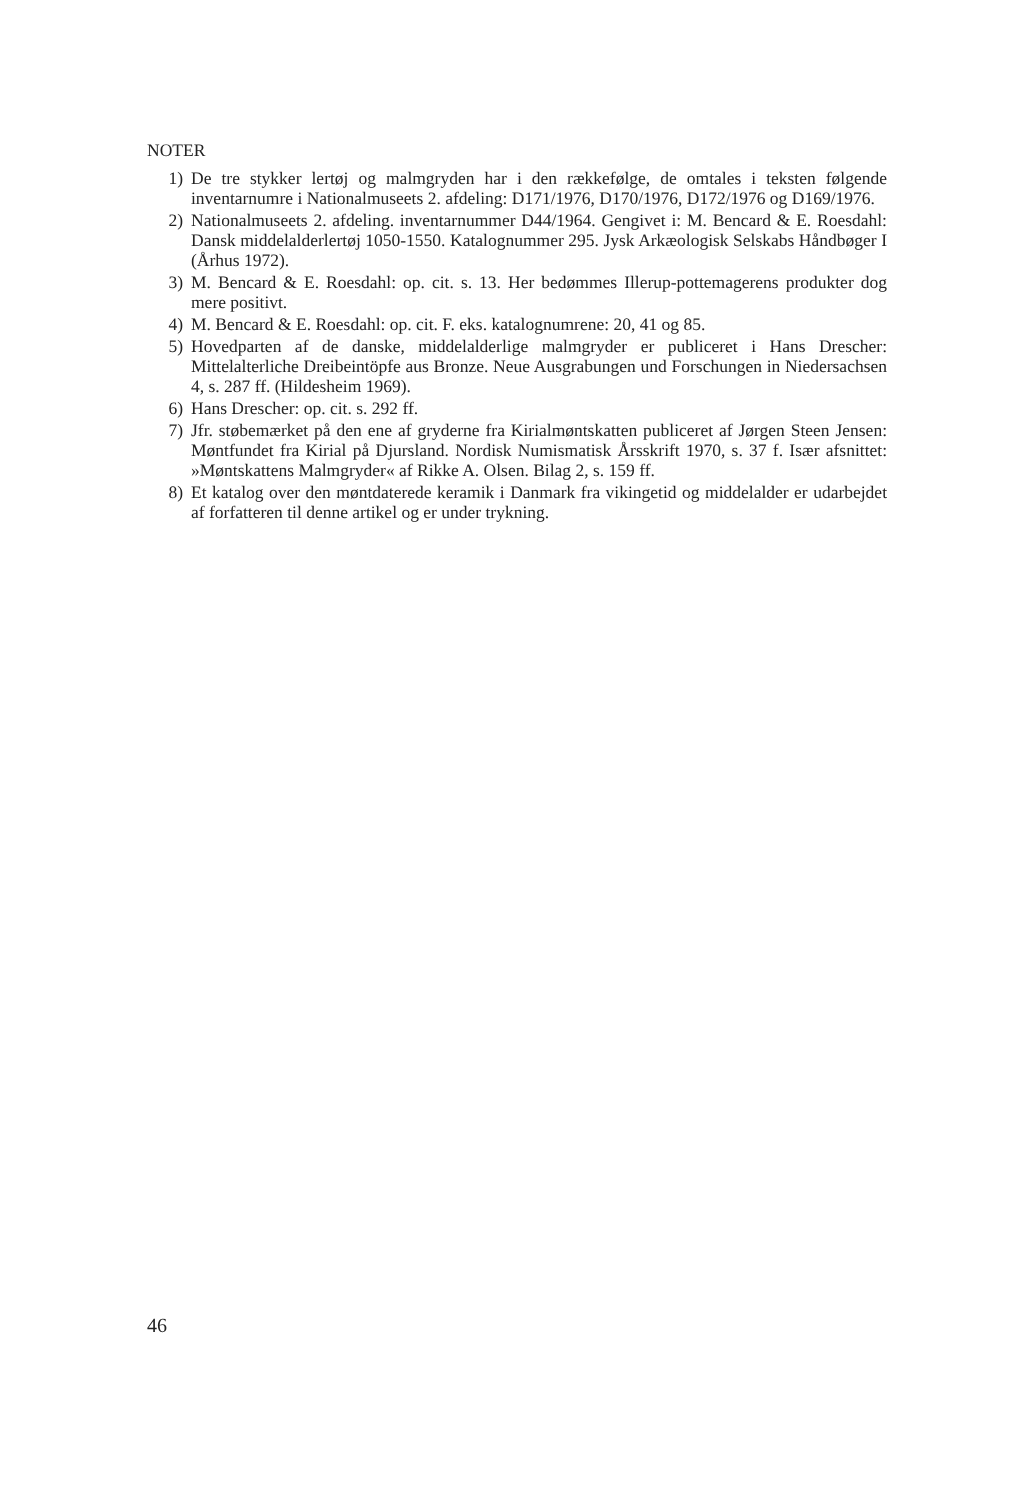NOTER
1) De tre stykker lertøj og malmgryden har i den rækkefølge, de omtales i teksten følgende inventarnumre i Nationalmuseets 2. afdeling: D171/1976, D170/1976, D172/1976 og D169/1976.
2) Nationalmuseets 2. afdeling. inventarnummer D44/1964. Gengivet i: M. Bencard & E. Roesdahl: Dansk middelalderlertøj 1050-1550. Katalognummer 295. Jysk Arkæologisk Selskabs Håndbøger I (Århus 1972).
3) M. Bencard & E. Roesdahl: op. cit. s. 13. Her bedømmes Illerup-pottemagerens produkter dog mere positivt.
4) M. Bencard & E. Roesdahl: op. cit. F. eks. katalognumrene: 20, 41 og 85.
5) Hovedparten af de danske, middelalderlige malmgryder er publiceret i Hans Drescher: Mittelalterliche Dreibeintöpfe aus Bronze. Neue Ausgrabungen und Forschungen in Niedersachsen 4, s. 287 ff. (Hildesheim 1969).
6) Hans Drescher: op. cit. s. 292 ff.
7) Jfr. støbemærket på den ene af gryderne fra Kirialmøntskatten publiceret af Jørgen Steen Jensen: Møntfundet fra Kirial på Djursland. Nordisk Numismatisk Årsskrift 1970, s. 37 f. Især afsnittet: »Møntskattens Malmgryder« af Rikke A. Olsen. Bilag 2, s. 159 ff.
8) Et katalog over den møntdaterede keramik i Danmark fra vikingetid og middelalder er udarbejdet af forfatteren til denne artikel og er under trykning.
46